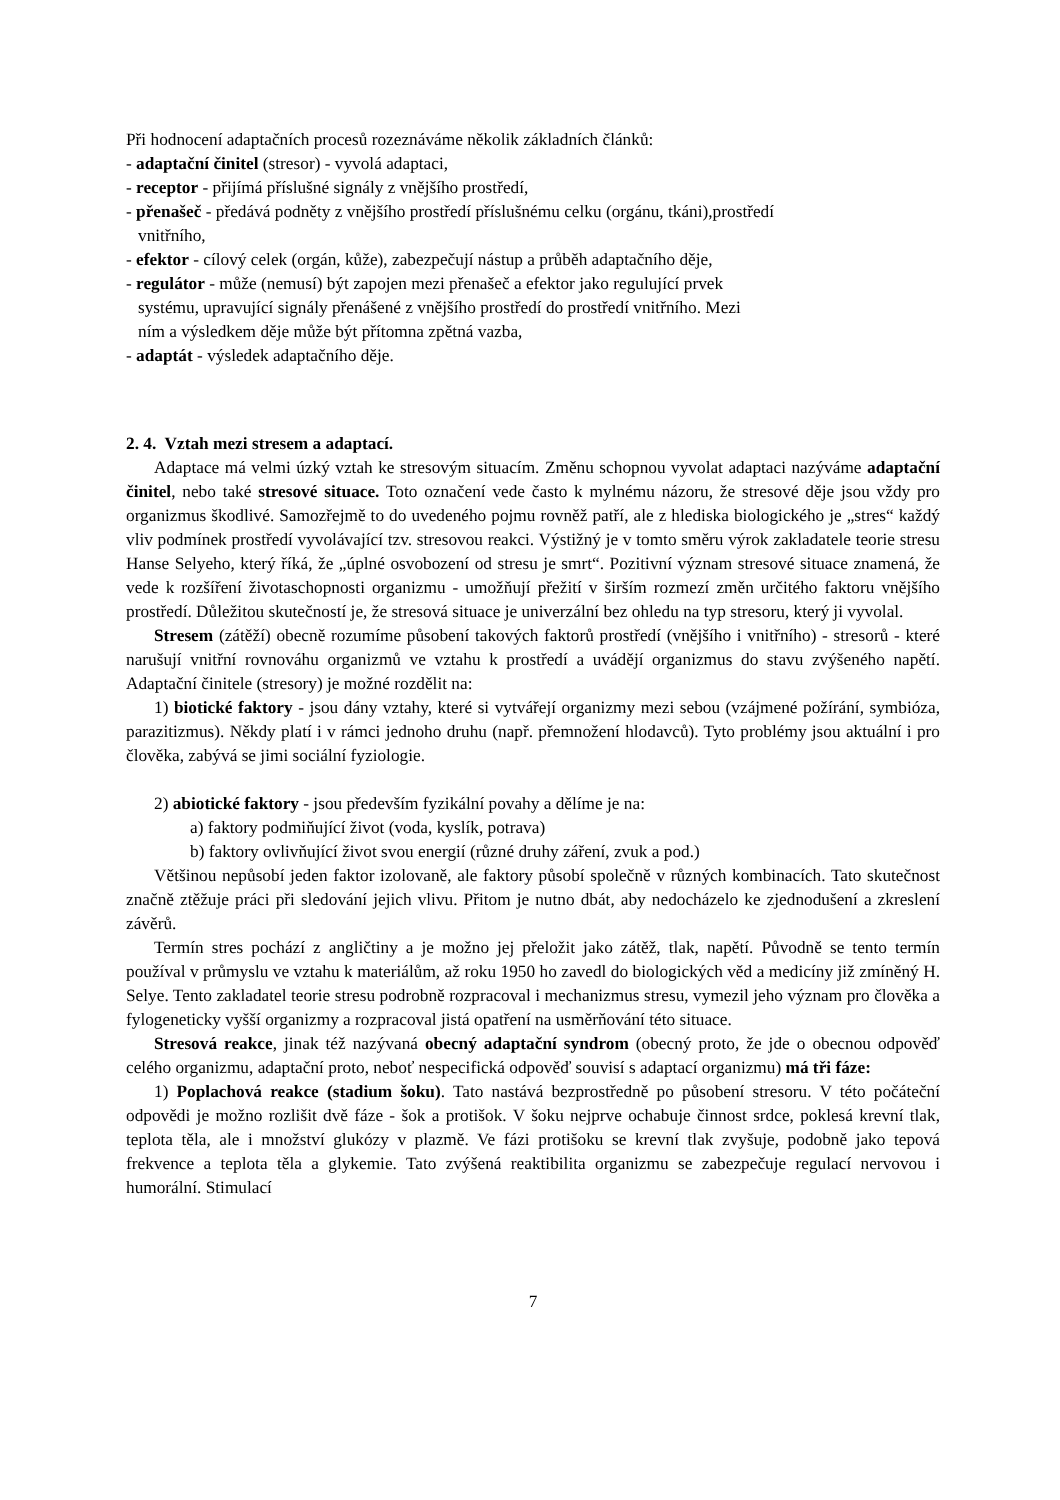Při hodnocení adaptačních procesů rozeznáváme několik základních článků:
- adaptační činitel (stresor) - vyvolá adaptaci,
- receptor - přijímá příslušné signály z vnějšího prostředí,
- přenašeč - předává podněty z vnějšího prostředí příslušnému celku (orgánu, tkáni),prostředí
vnitřního,
- efektor - cílový celek (orgán, kůže), zabezpečují nástup a průběh adaptačního děje,
- regulátor - může (nemusí) být zapojen mezi přenašeč a efektor jako regulující prvek
systému, upravující signály přenášené z vnějšího prostředí do prostředí vnitřního. Mezi
ním a výsledkem děje může být přítomna zpětná vazba,
- adaptát - výsledek adaptačního děje.
2. 4. Vztah mezi stresem a adaptací.
Adaptace má velmi úzký vztah ke stresovým situacím. Změnu schopnou vyvolat adaptaci nazýváme adaptační činitel, nebo také stresové situace. Toto označení vede často k mylnému názoru, že stresové děje jsou vždy pro organizmus škodlivé. Samozřejmě to do uvedeného pojmu rovněž patří, ale z hlediska biologického je „stres“ každý vliv podmínek prostředí vyvolávající tzv. stresovou reakci. Výstižný je v tomto směru výrok zakladatele teorie stresu Hanse Selyeho, který říká, že „úplné osvobození od stresu je smrt“. Pozitivní význam stresové situace znamená, že vede k rozšíření životaschopnosti organizmu - umožňují přežití v širším rozmezí změn určitého faktoru vnějšího prostředí. Důležitou skutečností je, že stresová situace je univerzální bez ohledu na typ stresoru, který ji vyvolal.
Stresem (zátěží) obecně rozumíme působení takových faktorů prostředí (vnějšího i vnitřního) - stresorů - které narušují vnitřní rovnováhu organizmů ve vztahu k prostředí a uvádějí organizmus do stavu zvýšeného napětí. Adaptační činitele (stresory) je možné rozdělit na:
1) biotické faktory - jsou dány vztahy, které si vytvářejí organizmy mezi sebou (vzájmené požírání, symbióza, parazitizmus). Někdy platí i v rámci jednoho druhu (např. přemnožení hlodavců). Tyto problémy jsou aktuální i pro člověka, zabývá se jimi sociální fyziologie.
2) abiotické faktory - jsou především fyzikální povahy a dělíme je na:
a) faktory podmiňující život (voda, kyslík, potrava)
b) faktory ovlivňující život svou energií (různé druhy záření, zvuk a pod.)
Většinou nepůsobí jeden faktor izolovaně, ale faktory působí společně v různých kombinacích. Tato skutečnost značně ztěžuje práci při sledování jejich vlivu. Přitom je nutno dbát, aby nedocházelo ke zjednodušení a zkreslení závěrů.
Termín stres pochází z angličtiny a je možno jej přeložit jako zátěž, tlak, napětí. Původně se tento termín používal v průmyslu ve vztahu k materiálům, až roku 1950 ho zavedl do biologických věd a medicíny již zmíněný H. Selye. Tento zakladatel teorie stresu podrobně rozpracoval i mechanizmus stresu, vymezil jeho význam pro člověka a fylogeneticky vyšší organizmy a rozpracoval jistá opatření na usměrňování této situace.
Stresová reakce, jinak též nazývaná obecný adaptační syndrom (obecný proto, že jde o obecnou odpověď celého organizmu, adaptační proto, neboť nespecifická odpověď souvisí s adaptací organizmu) má tři fáze:
1) Poplachová reakce (stadium šoku). Tato nastává bezprostředně po působení stresoru. V této počáteční odpovědi je možno rozlišit dvě fáze - šok a protišok. V šoku nejprve ochabuje činnost srdce, poklesá krevní tlak, teplota těla, ale i množství glukózy v plazmě. Ve fázi protišoku se krevní tlak zvyšuje, podobně jako tepová frekvence a teplota těla a glykemie. Tato zvýšená reaktibilita organizmu se zabezpečuje regulací nervovou i humorální. Stimulací
7